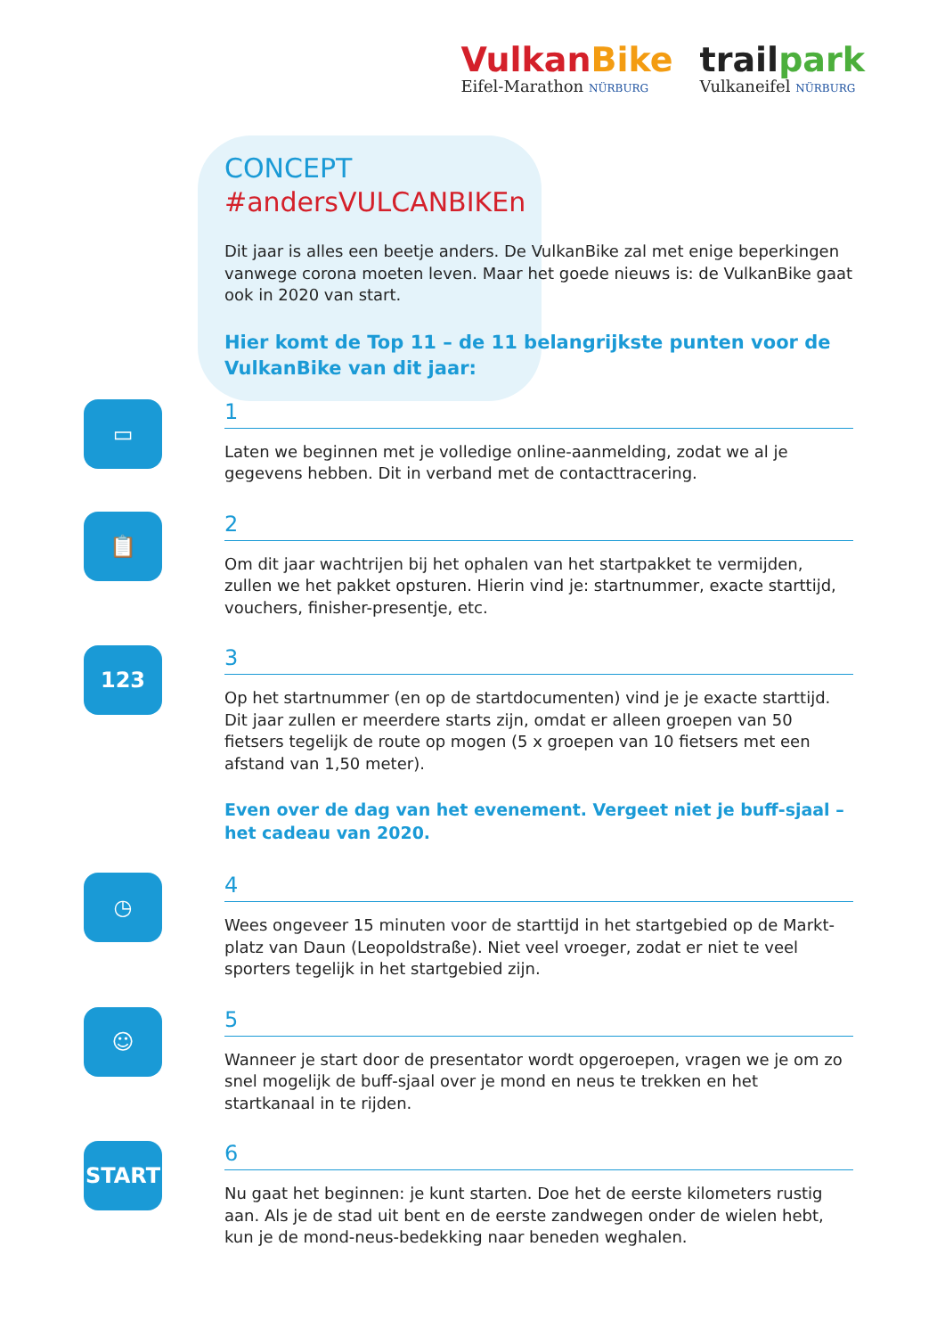Vulkan Bike
Eifel-Marathon NÜRBURG
trailpark
Vulkaneifel NÜRBURG
CONCEPT
#andersVULCANBIKEn
Dit jaar is alles een beetje anders. De VulkanBike zal met enige beperkingen vanwege corona moeten leven. Maar het goede nieuws is: de VulkanBike gaat ook in 2020 van start.
Hier komt de Top 11 – de 11 belangrijkste punten voor de VulkanBike van dit jaar:
▭
1
Laten we beginnen met je volledige online-aanmelding, zodat we al je gegevens hebben. Dit in verband met de contacttracering.
📋
2
Om dit jaar wachtrijen bij het ophalen van het startpakket te vermijden, zullen we het pakket opsturen. Hierin vind je: startnummer, exacte starttijd, vouchers, finisher-presentje, etc.
123
3
Op het startnummer (en op de startdocumenten) vind je je exacte starttijd. Dit jaar zullen er meerdere starts zijn, omdat er alleen groepen van 50 fietsers tegelijk de route op mogen (5 x groepen van 10 fietsers met een afstand van 1,50 meter).
Even over de dag van het evenement. Vergeet niet je buff-sjaal –
het cadeau van 2020.
◷
4
Wees ongeveer 15 minuten voor de starttijd in het startgebied op de Markt-platz van Daun (Leopoldstraße). Niet veel vroeger, zodat er niet te veel sporters tegelijk in het startgebied zijn.
☺
5
Wanneer je start door de presentator wordt opgeroepen, vragen we je om zo snel mogelijk de buff-sjaal over je mond en neus te trekken en het startkanaal in te rijden.
START
6
Nu gaat het beginnen: je kunt starten. Doe het de eerste kilometers rustig aan. Als je de stad uit bent en de eerste zandwegen onder de wielen hebt, kun je de mond-neus-bedekking naar beneden weghalen.